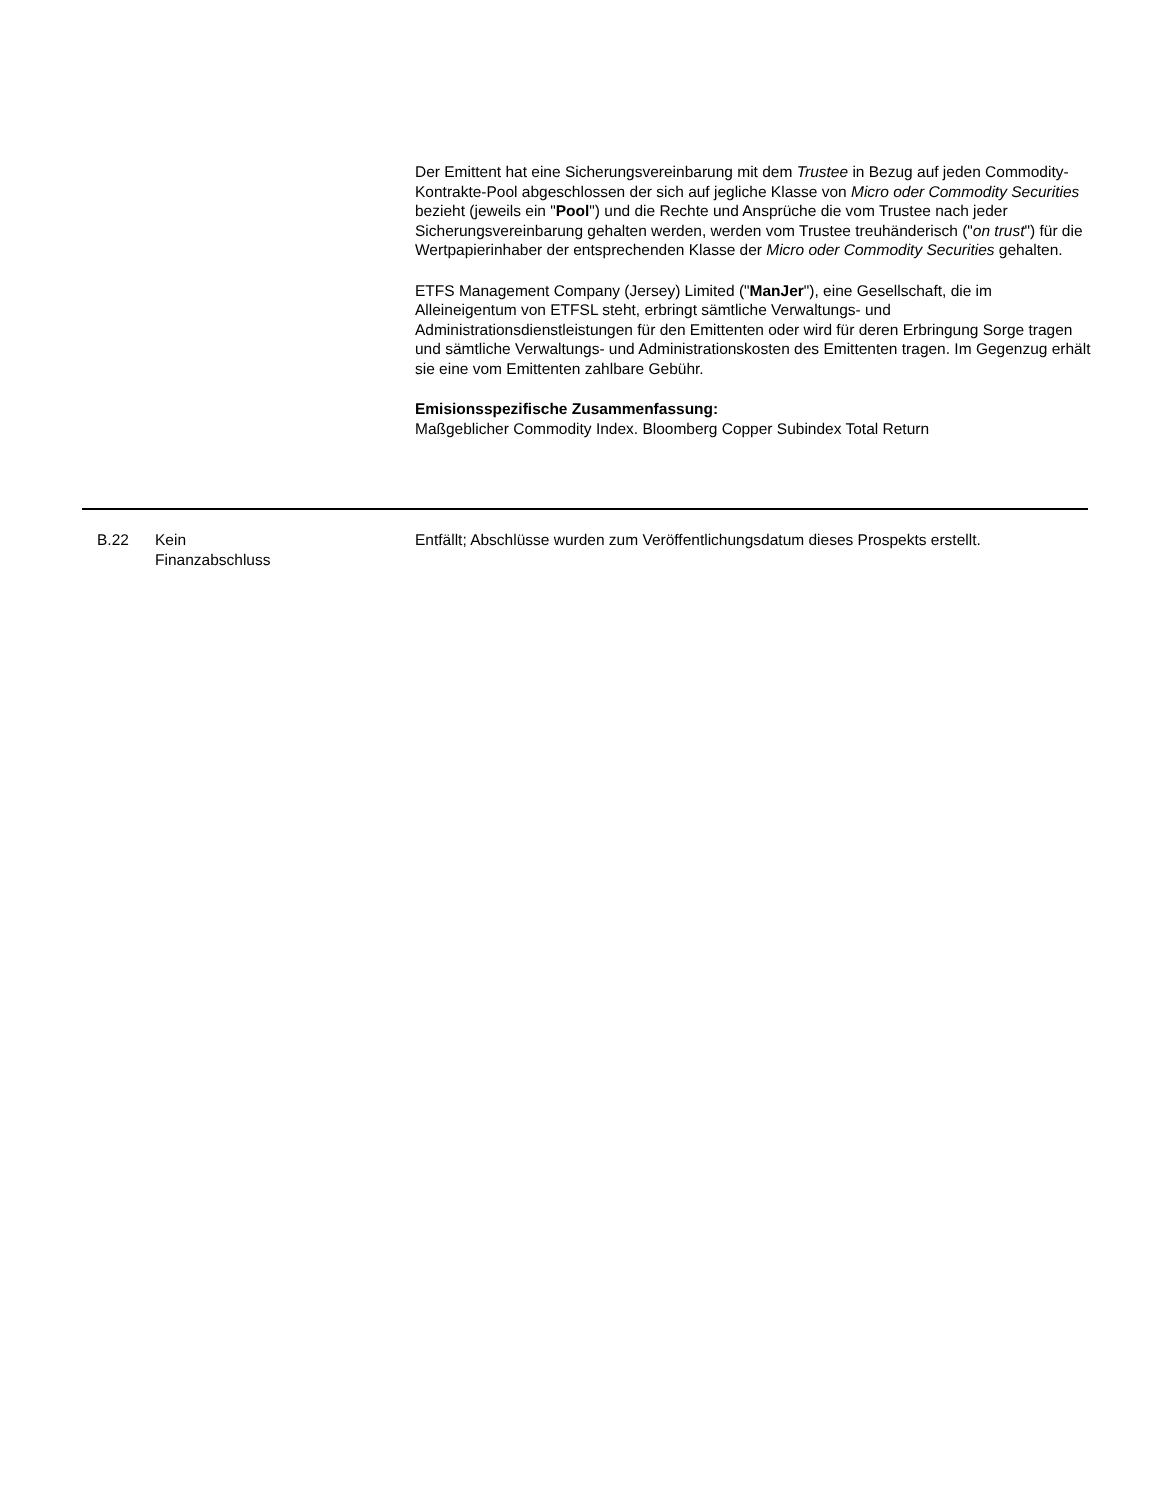Der Emittent hat eine Sicherungsvereinbarung mit dem Trustee in Bezug auf jeden Commodity-Kontrakte-Pool abgeschlossen der sich auf jegliche Klasse von Micro oder Commodity Securities bezieht (jeweils ein "Pool") und die Rechte und Ansprüche die vom Trustee nach jeder Sicherungsvereinbarung gehalten werden, werden vom Trustee treuhänderisch ("on trust") für die Wertpapierinhaber der entsprechenden Klasse der Micro oder Commodity Securities gehalten.
ETFS Management Company (Jersey) Limited ("ManJer"), eine Gesellschaft, die im Alleineigentum von ETFSL steht, erbringt sämtliche Verwaltungs- und Administrationsdienstleistungen für den Emittenten oder wird für deren Erbringung Sorge tragen und sämtliche Verwaltungs- und Administrationskosten des Emittenten tragen. Im Gegenzug erhält sie eine vom Emittenten zahlbare Gebühr.
Emisionsspezifische Zusammenfassung:
Maßgeblicher Commodity Index. Bloomberg Copper Subindex Total Return
| B.22 | Kein Finanzabschluss | Entfällt; Abschlüsse wurden zum Veröffentlichungsdatum dieses Prospekts erstellt. |